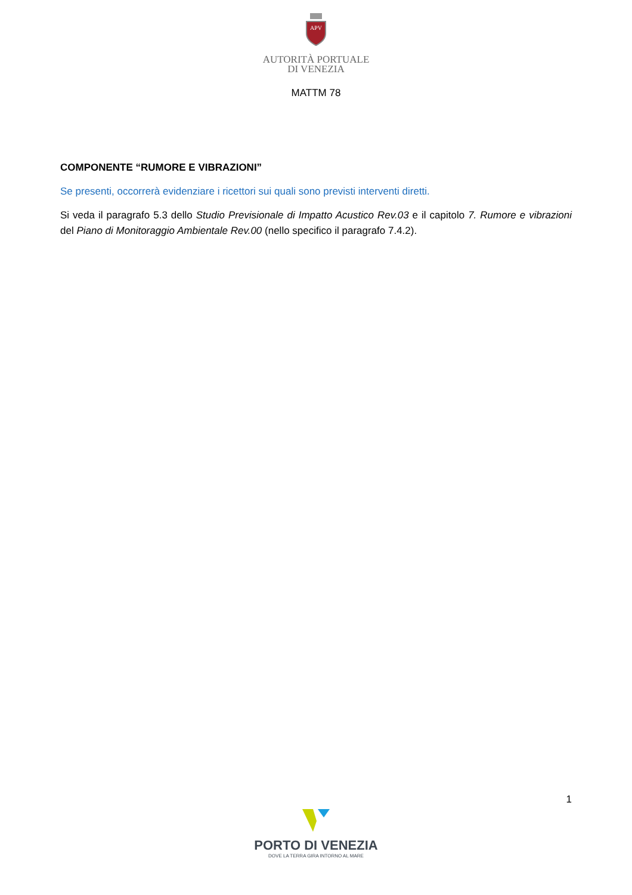APV
AUTORITÀ PORTUALE
DI VENEZIA
MATTM 78
COMPONENTE “RUMORE E VIBRAZIONI”
Se presenti, occorrerà evidenziare i ricettori sui quali sono previsti interventi diretti.
Si veda il paragrafo 5.3 dello Studio Previsionale di Impatto Acustico Rev.03 e il capitolo 7. Rumore e vibrazioni del Piano di Monitoraggio Ambientale Rev.00 (nello specifico il paragrafo 7.4.2).
1
PORTO DI VENEZIA
DOVE LA TERRA GIRA INTORNO AL MARE